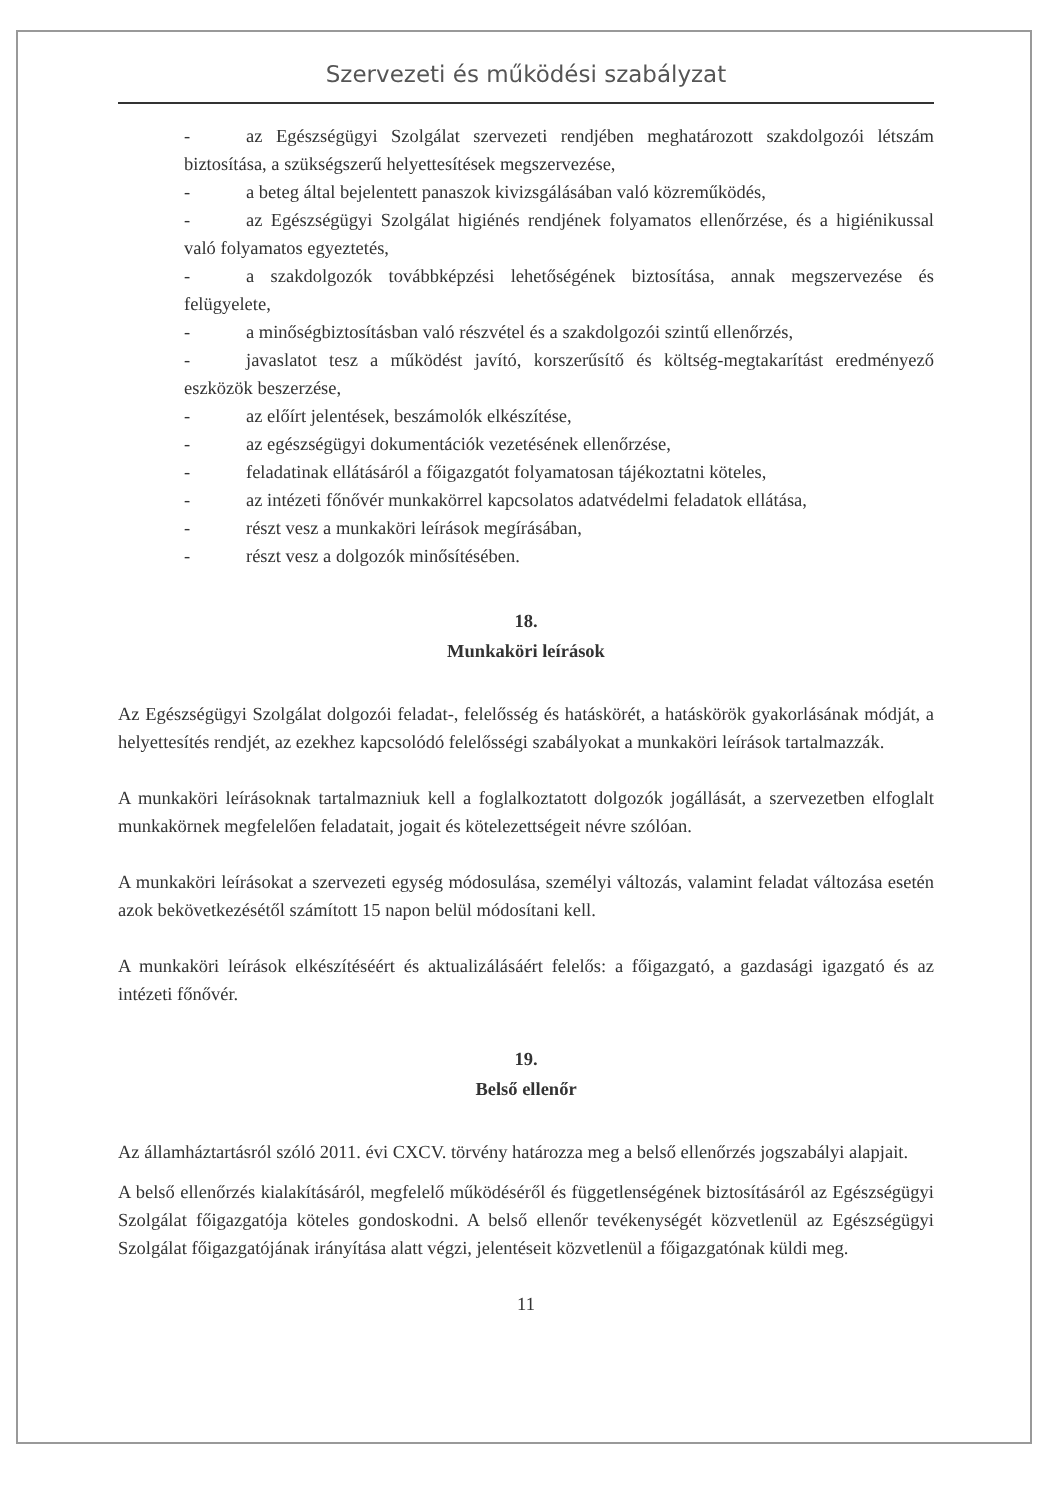Szervezeti és működési szabályzat
- az Egészségügyi Szolgálat szervezeti rendjében meghatározott szakdolgozói létszám biztosítása, a szükségszerű helyettesítések megszervezése,
- a beteg által bejelentett panaszok kivizsgálásában való közreműködés,
- az Egészségügyi Szolgálat higiénés rendjének folyamatos ellenőrzése, és a higiénikussal való folyamatos egyeztetés,
- a szakdolgozók továbbképzési lehetőségének biztosítása, annak megszervezése és felügyelete,
- a minőségbiztosításban való részvétel és a szakdolgozói szintű ellenőrzés,
- javaslatot tesz a működést javító, korszerűsítő és költség-megtakarítást eredményező eszközök beszerzése,
- az előírt jelentések, beszámolók elkészítése,
- az egészségügyi dokumentációk vezetésének ellenőrzése,
- feladatinak ellátásáról a főigazgatót folyamatosan tájékoztatni köteles,
- az intézeti főnővér munkakörrel kapcsolatos adatvédelmi feladatok ellátása,
- részt vesz a munkaköri leírások megírásában,
- részt vesz a dolgozók minősítésében.
18.
Munkaköri leírások
Az Egészségügyi Szolgálat dolgozói feladat-, felelősség és hatáskörét, a hatáskörök gyakorlásának módját, a helyettesítés rendjét, az ezekhez kapcsolódó felelősségi szabályokat a munkaköri leírások tartalmazzák.
A munkaköri leírásoknak tartalmazniuk kell a foglalkoztatott dolgozók jogállását, a szervezetben elfoglalt munkakörnek megfelelően feladatait, jogait és kötelezettségeit névre szólóan.
A munkaköri leírásokat a szervezeti egység módosulása, személyi változás, valamint feladat változása esetén azok bekövetkezésétől számított 15 napon belül módosítani kell.
A munkaköri leírások elkészítéséért és aktualizálásáért felelős: a főigazgató, a gazdasági igazgató és az intézeti főnővér.
19.
Belső ellenőr
Az államháztartásról szóló 2011. évi CXCV. törvény határozza meg a belső ellenőrzés jogszabályi alapjait.
A belső ellenőrzés kialakításáról, megfelelő működéséről és függetlenségének biztosításáról az Egészségügyi Szolgálat főigazgatója köteles gondoskodni. A belső ellenőr tevékenységét közvetlenül az Egészségügyi Szolgálat főigazgatójának irányítása alatt végzi, jelentéseit közvetlenül a főigazgatónak küldi meg.
11